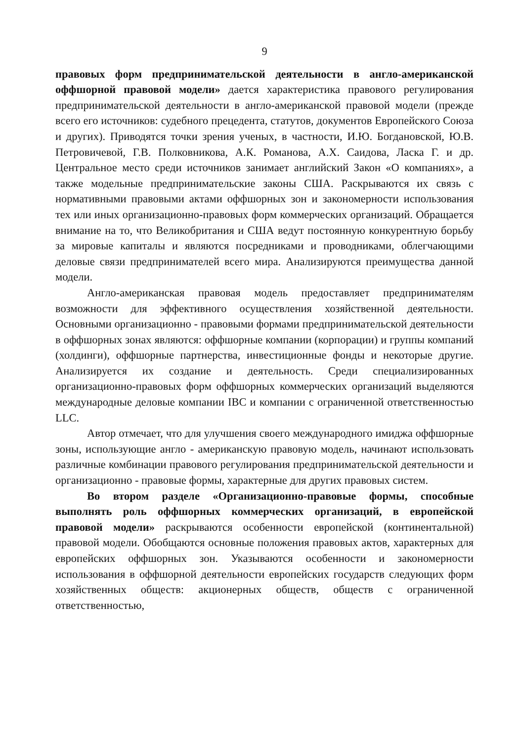9
правовых форм предпринимательской деятельности в англо-американской оффшорной правовой модели» дается характеристика правового регулирования предпринимательской деятельности в англо-американской правовой модели (прежде всего его источников: судебного прецедента, статутов, документов Европейского Союза и других). Приводятся точки зрения ученых, в частности, И.Ю. Богдановской, Ю.В. Петровичевой, Г.В. Полковникова, А.К. Романова, А.Х. Саидова, Ласка Г. и др. Центральное место среди источников занимает английский Закон «О компаниях», а также модельные предпринимательские законы США. Раскрываются их связь с нормативными правовыми актами оффшорных зон и закономерности использования тех или иных организационно-правовых форм коммерческих организаций. Обращается внимание на то, что Великобритания и США ведут постоянную конкурентную борьбу за мировые капиталы и являются посредниками и проводниками, облегчающими деловые связи предпринимателей всего мира. Анализируются преимущества данной модели.
Англо-американская правовая модель предоставляет предпринимателям возможности для эффективного осуществления хозяйственной деятельности. Основными организационно - правовыми формами предпринимательской деятельности в оффшорных зонах являются: оффшорные компании (корпорации) и группы компаний (холдинги), оффшорные партнерства, инвестиционные фонды и некоторые другие. Анализируется их создание и деятельность. Среди специализированных организационно-правовых форм оффшорных коммерческих организаций выделяются международные деловые компании IBC и компании с ограниченной ответственностью LLC.
Автор отмечает, что для улучшения своего международного имиджа оффшорные зоны, использующие англо - американскую правовую модель, начинают использовать различные комбинации правового регулирования предпринимательской деятельности и организационно - правовые формы, характерные для других правовых систем.
Во втором разделе «Организационно-правовые формы, способные выполнять роль оффшорных коммерческих организаций, в европейской правовой модели» раскрываются особенности европейской (континентальной) правовой модели. Обобщаются основные положения правовых актов, характерных для европейских оффшорных зон. Указываются особенности и закономерности использования в оффшорной деятельности европейских государств следующих форм хозяйственных обществ: акционерных обществ, обществ с ограниченной ответственностью,